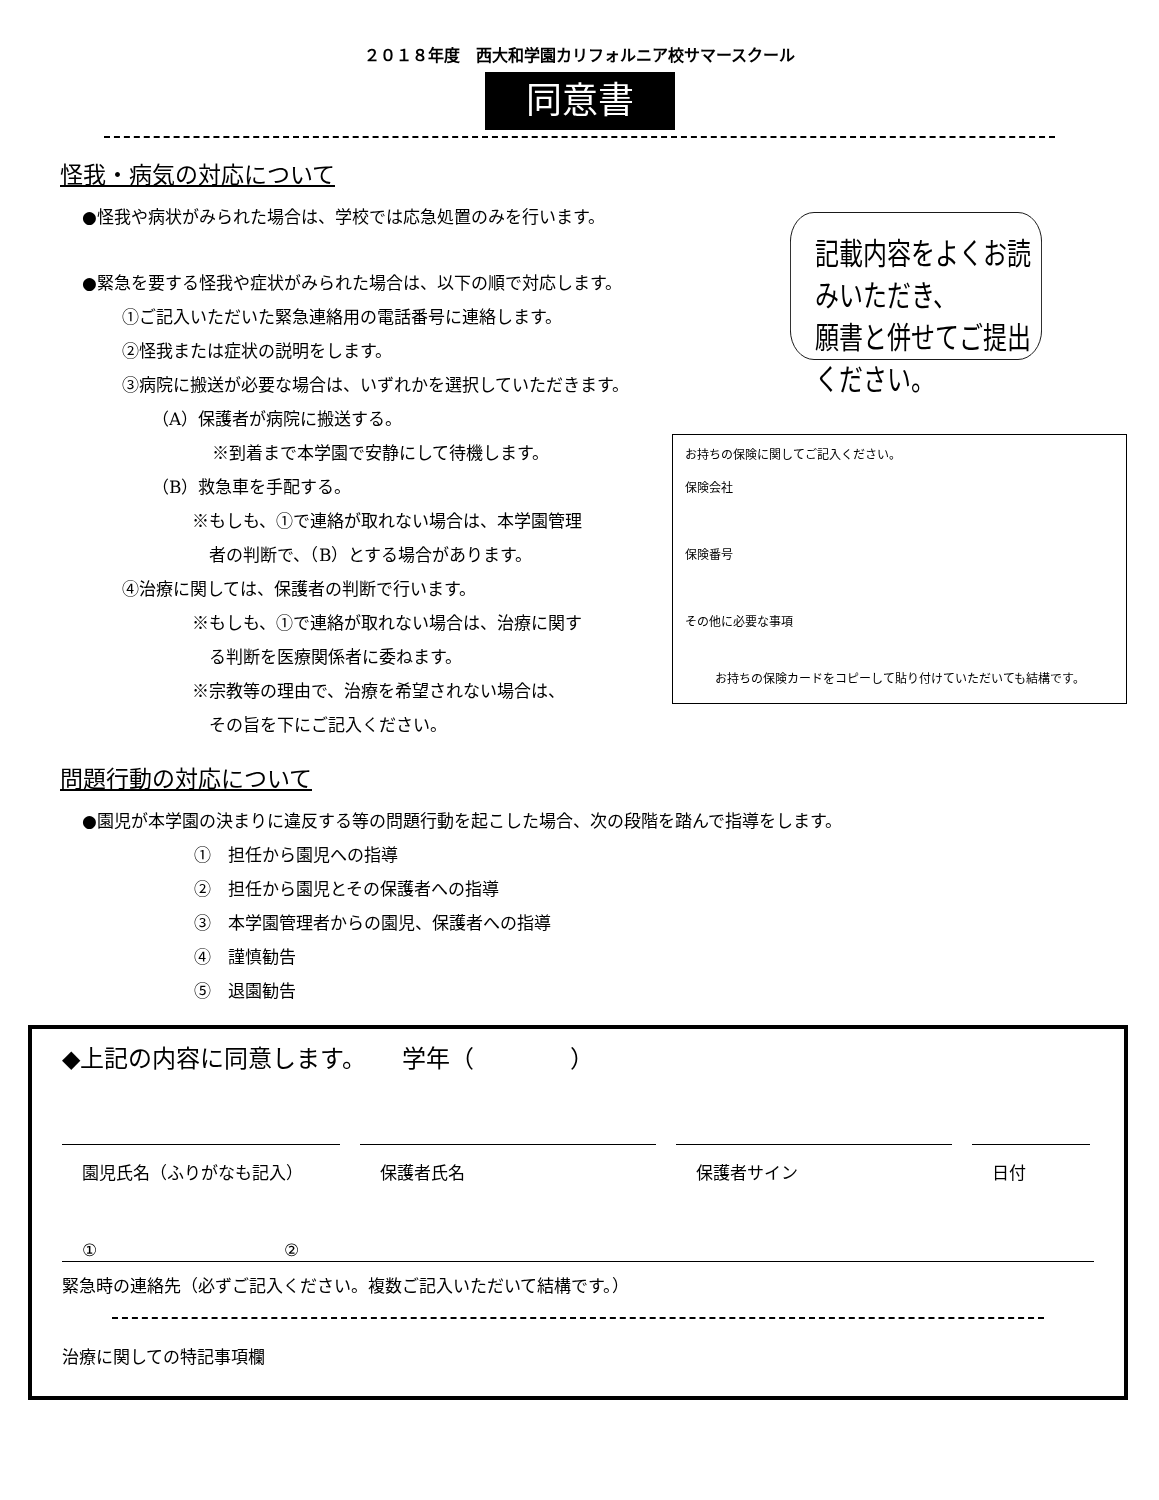２０１８年度　西大和学園カリフォルニア校サマースクール
同意書
怪我・病気の対応について
●怪我や病状がみられた場合は、学校では応急処置のみを行います。
●緊急を要する怪我や症状がみられた場合は、以下の順で対応します。
①ご記入いただいた緊急連絡用の電話番号に連絡します。
②怪我または症状の説明をします。
③病院に搬送が必要な場合は、いずれかを選択していただきます。
（A）保護者が病院に搬送する。
※到着まで本学園で安静にして待機します。
（B）救急車を手配する。
※もしも、①で連絡が取れない場合は、本学園管理
　者の判断で、（B）とする場合があります。
④治療に関しては、保護者の判断で行います。
※もしも、①で連絡が取れない場合は、治療に関す
　る判断を医療関係者に委ねます。
※宗教等の理由で、治療を希望されない場合は、
　その旨を下にご記入ください。
記載内容をよくお読みいただき、
願書と併せてご提出ください。
お持ちの保険に関してご記入ください。
保険会社
保険番号
その他に必要な事項
お持ちの保険カードをコピーして貼り付けていただいても結構です。
問題行動の対応について
●園児が本学園の決まりに違反する等の問題行動を起こした場合、次の段階を踏んで指導をします。
①　担任から園児への指導
②　担任から園児とその保護者への指導
③　本学園管理者からの園児、保護者への指導
④　謹慎勧告
⑤　退園勧告
◆上記の内容に同意します。　　学年（　　　　）
園児氏名（ふりがなも記入） 保護者氏名 保護者サイン 日付
①　　　　　　　　　　　②
緊急時の連絡先（必ずご記入ください。複数ご記入いただいて結構です。）
治療に関しての特記事項欄